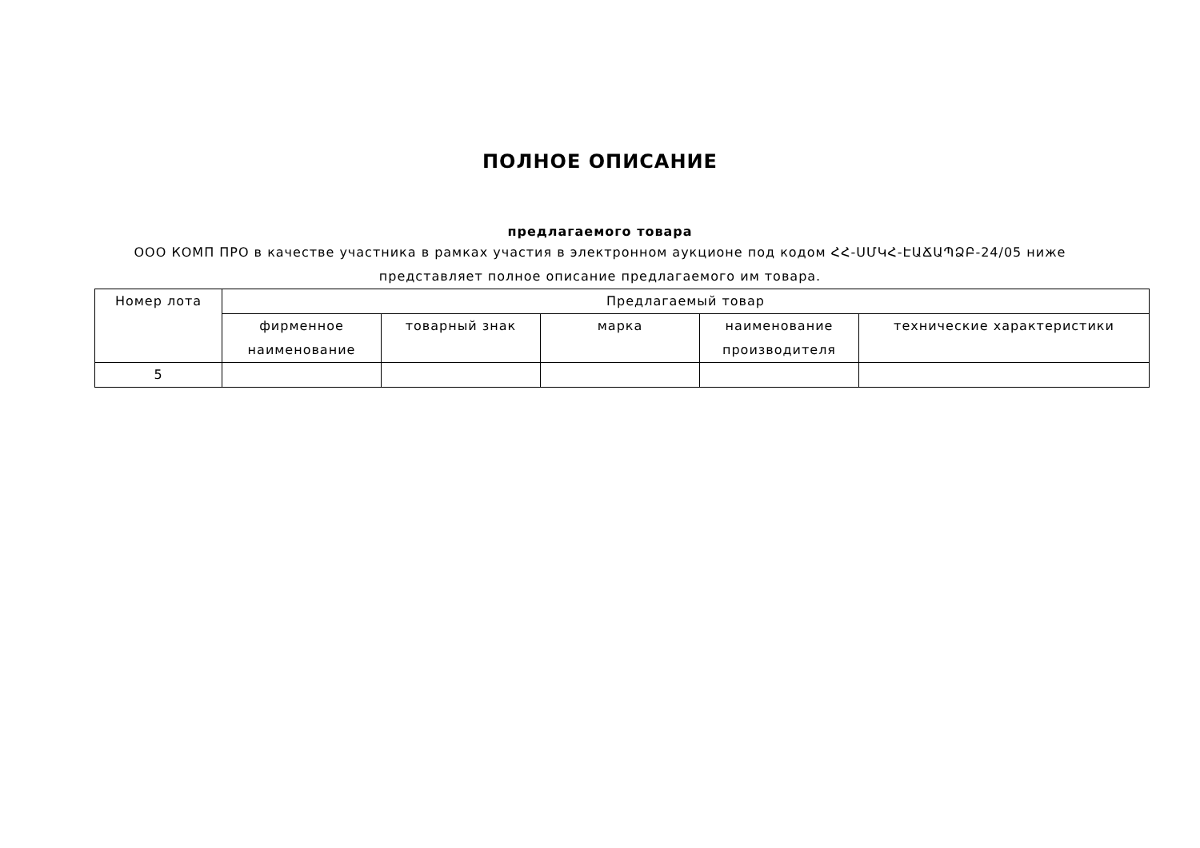ПОЛНОЕ ОПИСАНИЕ
предлагаемого товара
ООО КОМП ПРО в качестве участника в рамках участия в электронном аукционе под кодом ՀՀ-ՍՄԿՀ-ԷԱՃԱՊՁԲ-24/05 ниже представляет полное описание предлагаемого им товара.
| Номер лота | Предлагаемый товар | | | | |
| --- | --- | --- | --- | --- | --- |
| | фирменное наименование | товарный знак | марка | наименование производителя | технические характеристики |
| 5 | | | | | |